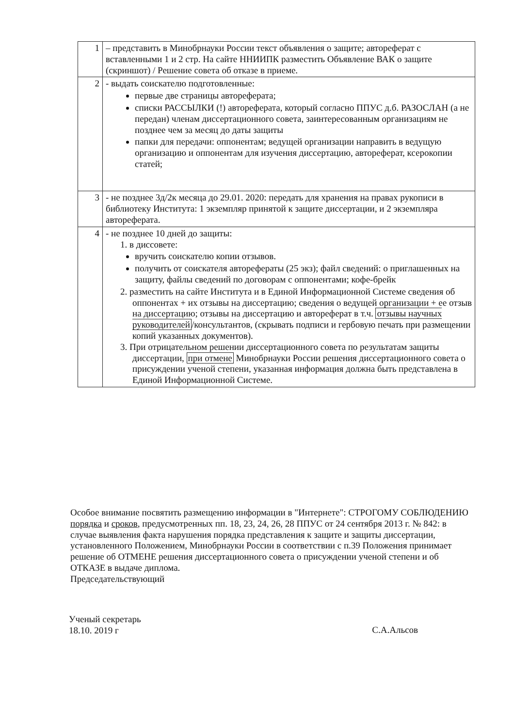| 1 | – представить в Минобрнауки России текст объявления о защите; автореферат с вставленными 1 и 2 стр. На сайте ННИИПК разместить Объявление ВАК о защите (скриншот) / Решение совета об отказе в приеме. |
| 2 | - выдать соискателю подготовленные: первые две страницы автореферата; списки РАССЫЛКИ (!) автореферата, который согласно ППУС д.б. РАЗОСЛАН (а не передан) членам диссертационного совета, заинтересованным организациям не позднее чем за месяц до даты защиты папки для передачи: оппонентам; ведущей организации направить в ведущую организацию и оппонентам для изучения диссертацию, автореферат, ксерокопии статей; |
| 3 | - не позднее 3д/2к месяца до 29.01. 2020: передать для хранения на правах рукописи в библиотеку Института: 1 экземпляр принятой к защите диссертации, и 2 экземпляра автореферата. |
| 4 | - не позднее 10 дней до защиты: 1. в диссовете: вручить соискателю копии отзывов. получить от соискателя авторефераты (25 экз); файл сведений: о приглашенных на защиту, файлы сведений по договорам с оппонентами; кофе-брейк 2. разместить на сайте Института и в Единой Информационной Системе сведения об оппонентах + их отзывы на диссертацию; сведения о ведущей организации + ее отзыв на диссертацию; отзывы на диссертацию и автореферат в т.ч. отзывы научных руководителей /консультантов, (скрывать подписи и гербовую печать при размещении копий указанных документов). 3. При отрицательном решении диссертационного совета по результатам защиты диссертации, при отмене Минобрнауки России решения диссертационного совета о присуждении ученой степени, указанная информация должна быть представлена в Единой Информационной Системе. |
Особое внимание посвятить размещению информации в "Интернете": СТРОГОМУ СОБЛЮДЕНИЮ порядка и сроков, предусмотренных пп. 18, 23, 24, 26, 28 ППУС от 24 сентября 2013 г. № 842: в случае выявления факта нарушения порядка представления к защите и защиты диссертации, установленного Положением, Минобрнауки России в соответствии с п.39 Положения принимает решение об ОТМЕНЕ решения диссертационного совета о присуждении ученой степени и об ОТКАЗЕ в выдаче диплома.
Председательствующий
Ученый секретарь
18.10. 2019 г
С.А.Альсов